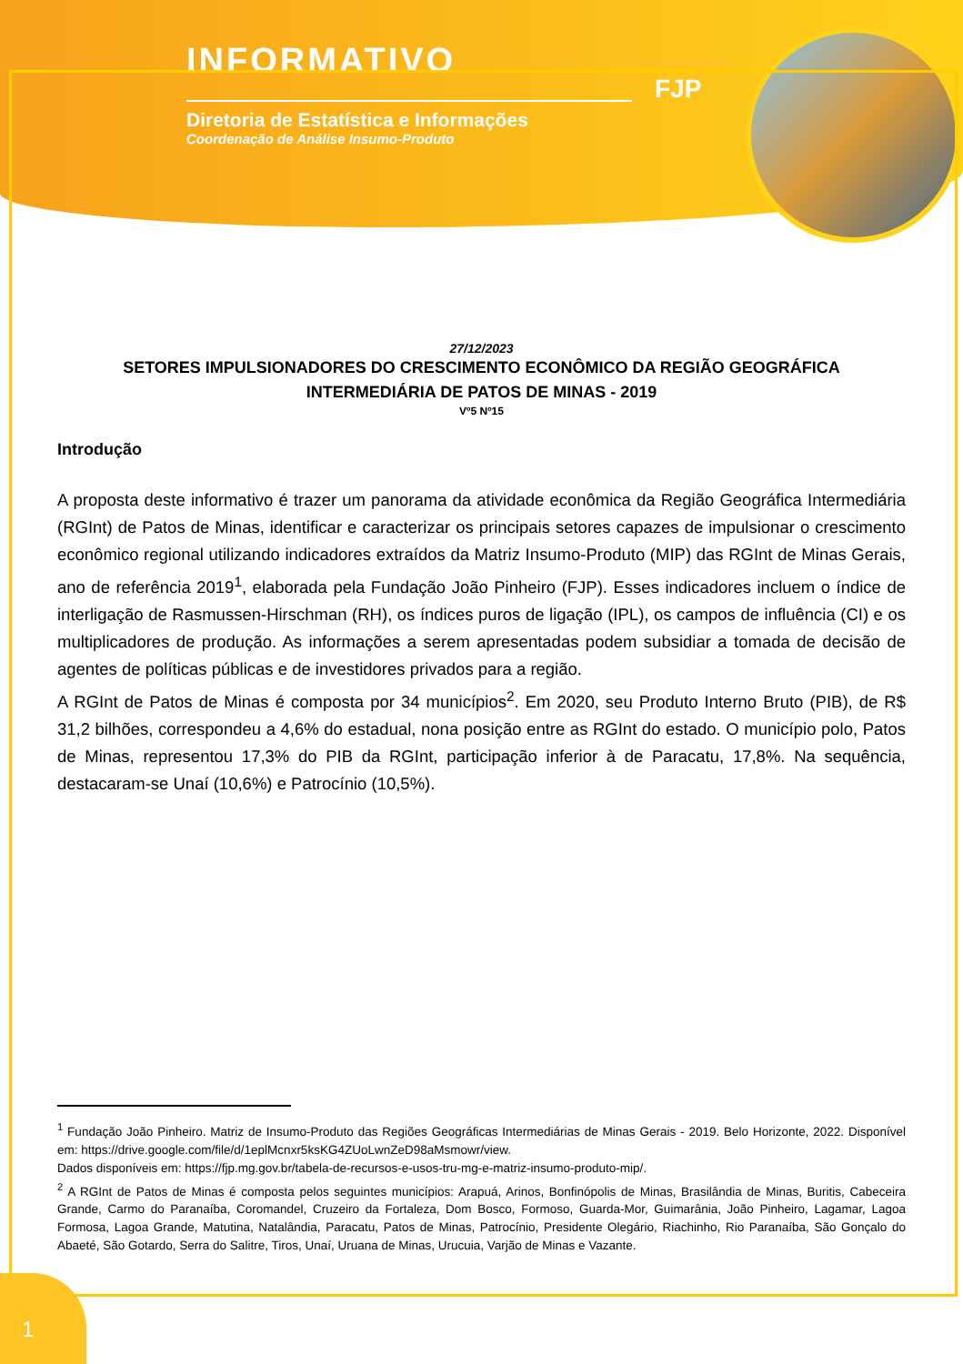INFORMATIVO
Diretoria de Estatística e Informações
Coordenação de Análise Insumo-Produto
FJP
27/12/2023
SETORES IMPULSIONADORES DO CRESCIMENTO ECONÔMICO DA REGIÃO GEOGRÁFICA INTERMEDIÁRIA DE PATOS DE MINAS - 2019
Vº5 Nº15
Introdução
A proposta deste informativo é trazer um panorama da atividade econômica da Região Geográfica Intermediária (RGInt) de Patos de Minas, identificar e caracterizar os principais setores capazes de impulsionar o crescimento econômico regional utilizando indicadores extraídos da Matriz Insumo-Produto (MIP) das RGInt de Minas Gerais, ano de referência 2019<sup>1</sup>, elaborada pela Fundação João Pinheiro (FJP). Esses indicadores incluem o índice de interligação de Rasmussen-Hirschman (RH), os índices puros de ligação (IPL), os campos de influência (CI) e os multiplicadores de produção. As informações a serem apresentadas podem subsidiar a tomada de decisão de agentes de políticas públicas e de investidores privados para a região.
A RGInt de Patos de Minas é composta por 34 municípios<sup>2</sup>. Em 2020, seu Produto Interno Bruto (PIB), de R$ 31,2 bilhões, correspondeu a 4,6% do estadual, nona posição entre as RGInt do estado. O município polo, Patos de Minas, representou 17,3% do PIB da RGInt, participação inferior à de Paracatu, 17,8%. Na sequência, destacaram-se Unaí (10,6%) e Patrocínio (10,5%).
<sup>1</sup> Fundação João Pinheiro. Matriz de Insumo-Produto das Regiões Geográficas Intermediárias de Minas Gerais - 2019. Belo Horizonte, 2022. Disponível em: https://drive.google.com/file/d/1eplMcnxr5ksKG4ZUoLwnZeD98aMsmowr/view.
Dados disponíveis em: https://fjp.mg.gov.br/tabela-de-recursos-e-usos-tru-mg-e-matriz-insumo-produto-mip/.
<sup>2</sup> A RGInt de Patos de Minas é composta pelos seguintes municípios: Arapuá, Arinos, Bonfinópolis de Minas, Brasilândia de Minas, Buritis, Cabeceira Grande, Carmo do Paranaíba, Coromandel, Cruzeiro da Fortaleza, Dom Bosco, Formoso, Guarda-Mor, Guimarânia, João Pinheiro, Lagamar, Lagoa Formosa, Lagoa Grande, Matutina, Natalândia, Paracatu, Patos de Minas, Patrocínio, Presidente Olegário, Riachinho, Rio Paranaíba, São Gonçalo do Abaeté, São Gotardo, Serra do Salitre, Tiros, Unaí, Uruana de Minas, Urucuia, Varjão de Minas e Vazante.
1